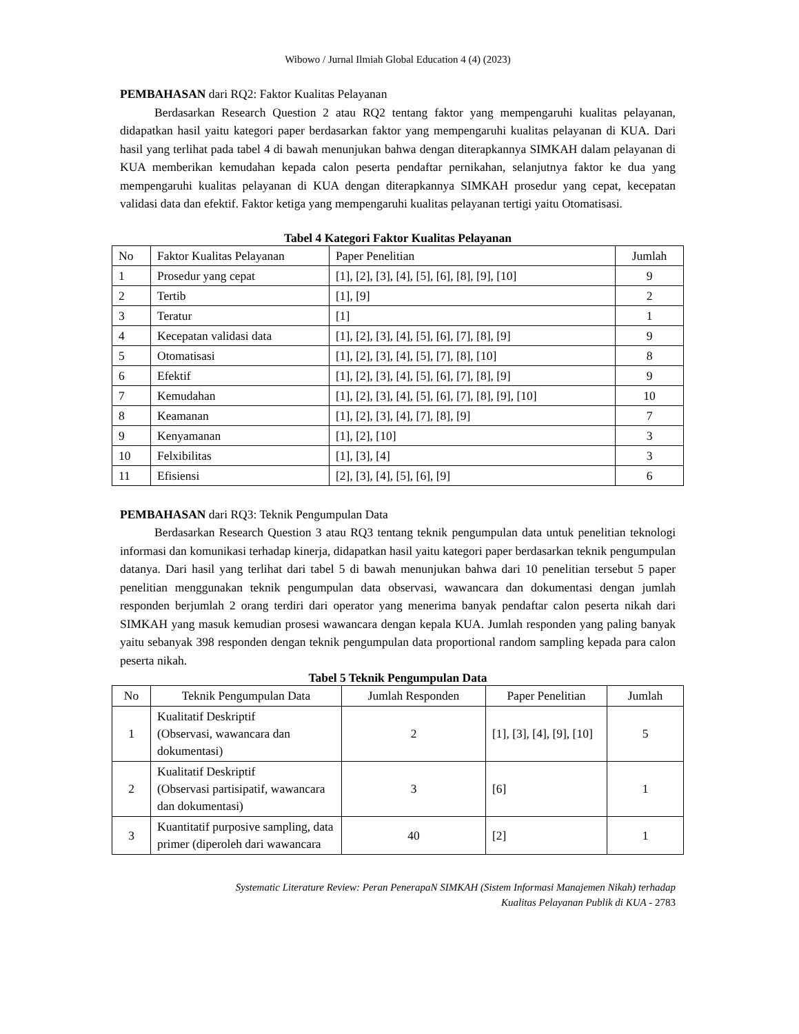Wibowo / Jurnal Ilmiah Global Education 4 (4) (2023)
PEMBAHASAN dari RQ2: Faktor Kualitas Pelayanan
Berdasarkan Research Question 2 atau RQ2 tentang faktor yang mempengaruhi kualitas pelayanan, didapatkan hasil yaitu kategori paper berdasarkan faktor yang mempengaruhi kualitas pelayanan di KUA. Dari hasil yang terlihat pada tabel 4 di bawah menunjukan bahwa dengan diterapkannya SIMKAH dalam pelayanan di KUA memberikan kemudahan kepada calon peserta pendaftar pernikahan, selanjutnya faktor ke dua yang mempengaruhi kualitas pelayanan di KUA dengan diterapkannya SIMKAH prosedur yang cepat, kecepatan validasi data dan efektif. Faktor ketiga yang mempengaruhi kualitas pelayanan tertigi yaitu Otomatisasi.
Tabel 4 Kategori Faktor Kualitas Pelayanan
| No | Faktor Kualitas Pelayanan | Paper Penelitian | Jumlah |
| 1 | Prosedur yang cepat | [1], [2], [3], [4], [5], [6], [8], [9], [10] | 9 |
| 2 | Tertib | [1], [9] | 2 |
| 3 | Teratur | [1] | 1 |
| 4 | Kecepatan validasi data | [1], [2], [3], [4], [5], [6], [7], [8], [9] | 9 |
| 5 | Otomatisasi | [1], [2], [3], [4], [5], [7], [8], [10] | 8 |
| 6 | Efektif | [1], [2], [3], [4], [5], [6], [7], [8], [9] | 9 |
| 7 | Kemudahan | [1], [2], [3], [4], [5], [6], [7], [8], [9], [10] | 10 |
| 8 | Keamanan | [1], [2], [3], [4], [7], [8], [9] | 7 |
| 9 | Kenyamanan | [1], [2], [10] | 3 |
| 10 | Felxibilitas | [1], [3], [4] | 3 |
| 11 | Efisiensi | [2], [3], [4], [5], [6], [9] | 6 |
PEMBAHASAN dari RQ3: Teknik Pengumpulan Data
Berdasarkan Research Question 3 atau RQ3 tentang teknik pengumpulan data untuk penelitian teknologi informasi dan komunikasi terhadap kinerja, didapatkan hasil yaitu kategori paper berdasarkan teknik pengumpulan datanya. Dari hasil yang terlihat dari tabel 5 di bawah menunjukan bahwa dari 10 penelitian tersebut 5 paper penelitian menggunakan teknik pengumpulan data observasi, wawancara dan dokumentasi dengan jumlah responden berjumlah 2 orang terdiri dari operator yang menerima banyak pendaftar calon peserta nikah dari SIMKAH yang masuk kemudian prosesi wawancara dengan kepala KUA. Jumlah responden yang paling banyak yaitu sebanyak 398 responden dengan teknik pengumpulan data proportional random sampling kepada para calon peserta nikah.
Tabel 5 Teknik Pengumpulan Data
| No | Teknik Pengumpulan Data | Jumlah Responden | Paper Penelitian | Jumlah |
| 1 | Kualitatif Deskriptif (Observasi, wawancara dan dokumentasi) | 2 | [1], [3], [4], [9], [10] | 5 |
| 2 | Kualitatif Deskriptif (Observasi partisipatif, wawancara dan dokumentasi) | 3 | [6] | 1 |
| 3 | Kuantitatif purposive sampling, data primer (diperoleh dari wawancara | 40 | [2] | 1 |
Systematic Literature Review: Peran PenerapaN SIMKAH (Sistem Informasi Manajemen Nikah) terhadap
Kualitas Pelayanan Publik di KUA - 2783